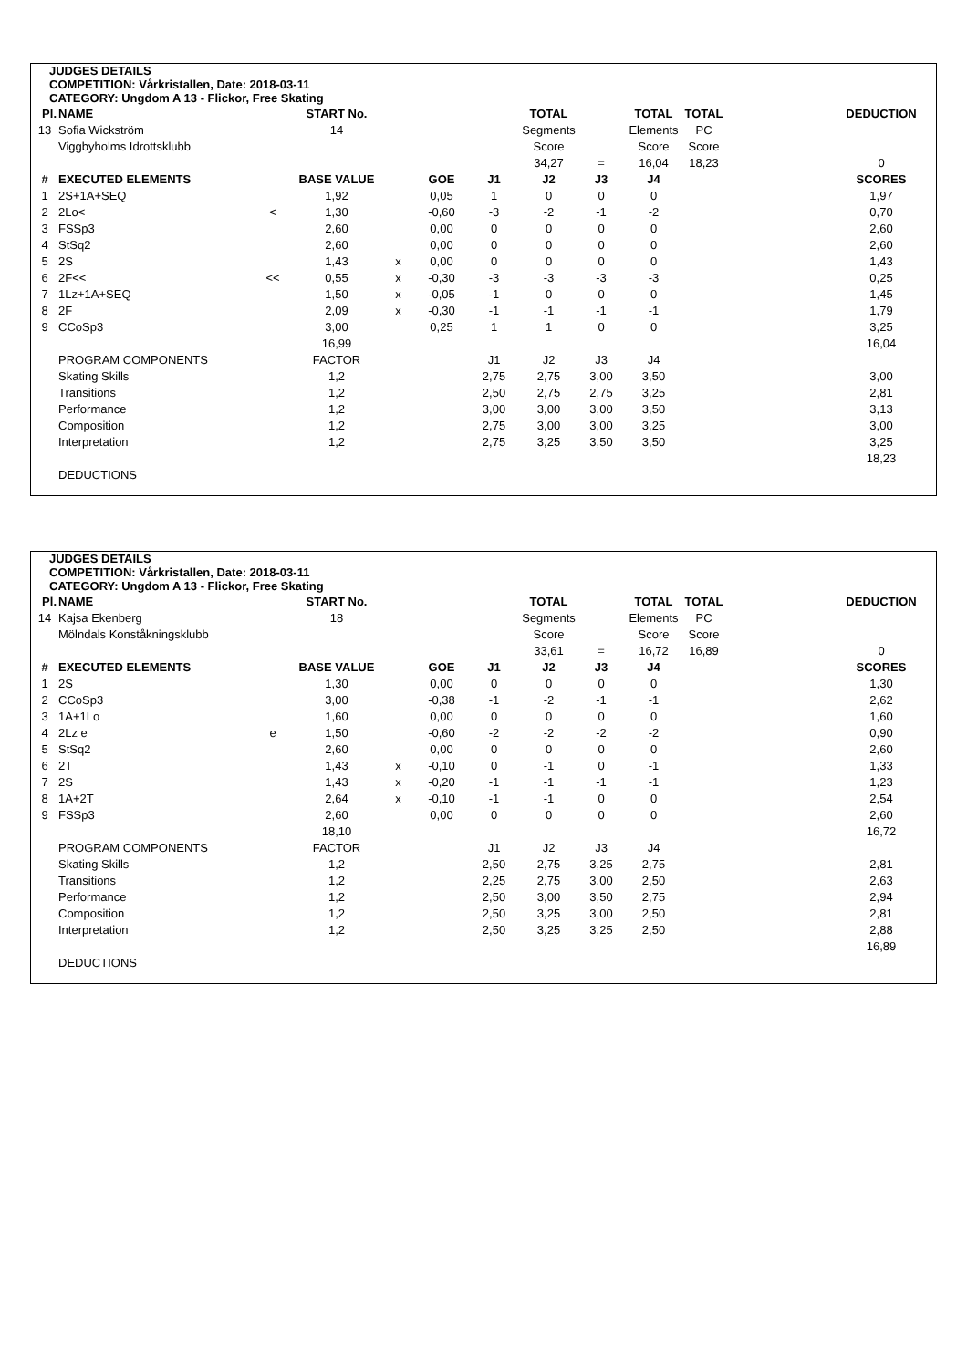JUDGES DETAILS
COMPETITION: Vårkristallen, Date: 2018-03-11
CATEGORY: Ungdom A 13 - Flickor, Free Skating
| Pl. | NAME | | START No. | | | | TOTAL | | TOTAL | TOTAL | | DEDUCTION |
| --- | --- | --- | --- | --- | --- | --- | --- | --- | --- | --- | --- | --- |
| 13 | Sofia Wickström | | 14 | | | | Segments | | Elements | PC | | |
| | Viggbyholms Idrottsklubb | | | | | | Score | | Score | Score | | |
| | | | | | | | 34,27 | = | 16,04 | 18,23 | | 0 |
| # | EXECUTED ELEMENTS | | BASE VALUE | | GOE | J1 | J2 | J3 | J4 | | | SCORES |
| 1 | 2S+1A+SEQ | | 1,92 | | 0,05 | 1 | 0 | 0 | 0 | | | 1,97 |
| 2 | 2Lo< | < | 1,30 | | -0,60 | -3 | -2 | -1 | -2 | | | 0,70 |
| 3 | FSSp3 | | 2,60 | | 0,00 | 0 | 0 | 0 | 0 | | | 2,60 |
| 4 | StSq2 | | 2,60 | | 0,00 | 0 | 0 | 0 | 0 | | | 2,60 |
| 5 | 2S | | 1,43 | x | 0,00 | 0 | 0 | 0 | 0 | | | 1,43 |
| 6 | 2F<< | << | 0,55 | x | -0,30 | -3 | -3 | -3 | -3 | | | 0,25 |
| 7 | 1Lz+1A+SEQ | | 1,50 | x | -0,05 | -1 | 0 | 0 | 0 | | | 1,45 |
| 8 | 2F | | 2,09 | x | -0,30 | -1 | -1 | -1 | -1 | | | 1,79 |
| 9 | CCoSp3 | | 3,00 | | 0,25 | 1 | 1 | 0 | 0 | | | 3,25 |
| | | | 16,99 | | | | | | | | | 16,04 |
| | PROGRAM COMPONENTS | | FACTOR | | | J1 | J2 | J3 | J4 | | | |
| | Skating Skills | | 1,2 | | | 2,75 | 2,75 | 3,00 | 3,50 | | | 3,00 |
| | Transitions | | 1,2 | | | 2,50 | 2,75 | 2,75 | 3,25 | | | 2,81 |
| | Performance | | 1,2 | | | 3,00 | 3,00 | 3,00 | 3,50 | | | 3,13 |
| | Composition | | 1,2 | | | 2,75 | 3,00 | 3,00 | 3,25 | | | 3,00 |
| | Interpretation | | 1,2 | | | 2,75 | 3,25 | 3,50 | 3,50 | | | 3,25 |
| | | | | | | | | | | | | 18,23 |
| | DEDUCTIONS | | | | | | | | | | | |
JUDGES DETAILS
COMPETITION: Vårkristallen, Date: 2018-03-11
CATEGORY: Ungdom A 13 - Flickor, Free Skating
| Pl. | NAME | | START No. | | | | TOTAL | | TOTAL | TOTAL | | DEDUCTION |
| --- | --- | --- | --- | --- | --- | --- | --- | --- | --- | --- | --- | --- |
| 14 | Kajsa Ekenberg | | 18 | | | | Segments | | Elements | PC | | |
| | Mölndals Konståkningsklubb | | | | | | Score | | Score | Score | | |
| | | | | | | | 33,61 | = | 16,72 | 16,89 | | 0 |
| # | EXECUTED ELEMENTS | | BASE VALUE | | GOE | J1 | J2 | J3 | J4 | | | SCORES |
| 1 | 2S | | 1,30 | | 0,00 | 0 | 0 | 0 | 0 | | | 1,30 |
| 2 | CCoSp3 | | 3,00 | | -0,38 | -1 | -2 | -1 | -1 | | | 2,62 |
| 3 | 1A+1Lo | | 1,60 | | 0,00 | 0 | 0 | 0 | 0 | | | 1,60 |
| 4 | 2Lz e | e | 1,50 | | -0,60 | -2 | -2 | -2 | -2 | | | 0,90 |
| 5 | StSq2 | | 2,60 | | 0,00 | 0 | 0 | 0 | 0 | | | 2,60 |
| 6 | 2T | | 1,43 | x | -0,10 | 0 | -1 | 0 | -1 | | | 1,33 |
| 7 | 2S | | 1,43 | x | -0,20 | -1 | -1 | -1 | -1 | | | 1,23 |
| 8 | 1A+2T | | 2,64 | x | -0,10 | -1 | -1 | 0 | 0 | | | 2,54 |
| 9 | FSSp3 | | 2,60 | | 0,00 | 0 | 0 | 0 | 0 | | | 2,60 |
| | | | 18,10 | | | | | | | | | 16,72 |
| | PROGRAM COMPONENTS | | FACTOR | | | J1 | J2 | J3 | J4 | | | |
| | Skating Skills | | 1,2 | | | 2,50 | 2,75 | 3,25 | 2,75 | | | 2,81 |
| | Transitions | | 1,2 | | | 2,25 | 2,75 | 3,00 | 2,50 | | | 2,63 |
| | Performance | | 1,2 | | | 2,50 | 3,00 | 3,50 | 2,75 | | | 2,94 |
| | Composition | | 1,2 | | | 2,50 | 3,25 | 3,00 | 2,50 | | | 2,81 |
| | Interpretation | | 1,2 | | | 2,50 | 3,25 | 3,25 | 2,50 | | | 2,88 |
| | | | | | | | | | | | | 16,89 |
| | DEDUCTIONS | | | | | | | | | | | |